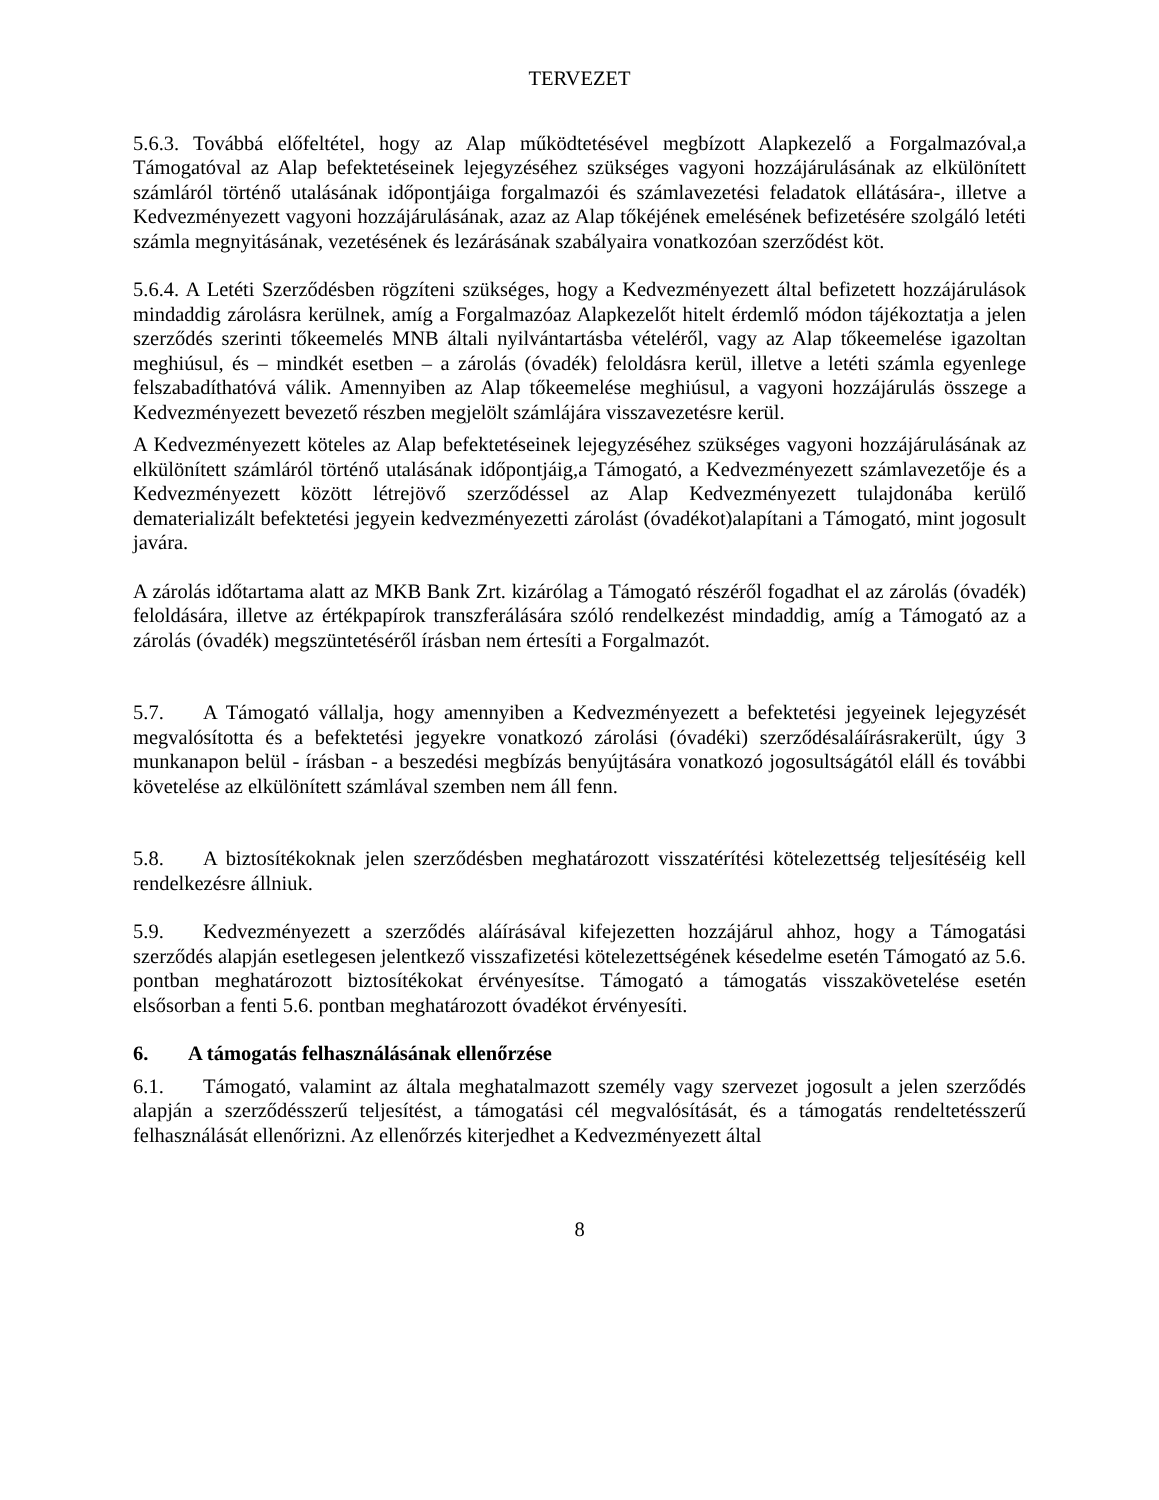TERVEZET
5.6.3. Továbbá előfeltétel, hogy az Alap működtetésével megbízott Alapkezelő a Forgalmazóval,a Támogatóval az Alap befektetéseinek lejegyzéséhez szükséges vagyoni hozzájárulásának az elkülönített számláról történő utalásának időpontjáiga forgalmazói és számlavezetési feladatok ellátására-, illetve a Kedvezményezett vagyoni hozzájárulásának, azaz az Alap tőkéjének emelésének befizetésére szolgáló letéti számla megnyitásának, vezetésének és lezárásának szabályaira vonatkozóan szerződést köt.
5.6.4. A Letéti Szerződésben rögzíteni szükséges, hogy a Kedvezményezett által befizetett hozzájárulások mindaddig zárolásra kerülnek, amíg a Forgalmazóaz Alapkezelőt hitelt érdemlő módon tájékoztatja a jelen szerződés szerinti tőkeemelés MNB általi nyilvántartásba vételéről, vagy az Alap tőkeemelése igazoltan meghiúsul, és – mindkét esetben – a zárolás (óvadék) feloldásra kerül, illetve a letéti számla egyenlege felszabadíthatóvá válik. Amennyiben az Alap tőkeemelése meghiúsul, a vagyoni hozzájárulás összege a Kedvezményezett bevezető részben megjelölt számlájára visszavezetésre kerül.
A Kedvezményezett köteles az Alap befektetéseinek lejegyzéséhez szükséges vagyoni hozzájárulásának az elkülönített számláról történő utalásának időpontjáig,a Támogató, a Kedvezményezett számlavezetője és a Kedvezményezett között létrejövő szerződéssel az Alap Kedvezményezett tulajdonába kerülő dematerializált befektetési jegyein kedvezményezetti zárolást (óvadékot)alapítani a Támogató, mint jogosult javára.
A zárolás időtartama alatt az MKB Bank Zrt. kizárólag a Támogató részéről fogadhat el az zárolás (óvadék) feloldására, illetve az értékpapírok transzferálására szóló rendelkezést mindaddig, amíg a Támogató az a zárolás (óvadék) megszüntetéséről írásban nem értesíti a Forgalmazót.
5.7. A Támogató vállalja, hogy amennyiben a Kedvezményezett a befektetési jegyeinek lejegyzését megvalósította és a befektetési jegyekre vonatkozó zárolási (óvadéki) szerződésaláírásrakerült, úgy 3 munkanapon belül - írásban - a beszedési megbízás benyújtására vonatkozó jogosultságától eláll és további követelése az elkülönített számlával szemben nem áll fenn.
5.8. A biztosítékoknak jelen szerződésben meghatározott visszatérítési kötelezettség teljesítéséig kell rendelkezésre állniuk.
5.9. Kedvezményezett a szerződés aláírásával kifejezetten hozzájárul ahhoz, hogy a Támogatási szerződés alapján esetlegesen jelentkező visszafizetési kötelezettségének késedelme esetén Támogató az 5.6. pontban meghatározott biztosítékokat érvényesítse. Támogató a támogatás visszakövetelése esetén elsősorban a fenti 5.6. pontban meghatározott óvadékot érvényesíti.
6. A támogatás felhasználásának ellenőrzése
6.1. Támogató, valamint az általa meghatalmazott személy vagy szervezet jogosult a jelen szerződés alapján a szerződésszerű teljesítést, a támogatási cél megvalósítását, és a támogatás rendeltetésszerű felhasználását ellenőrizni. Az ellenőrzés kiterjedhet a Kedvezményezett által
8